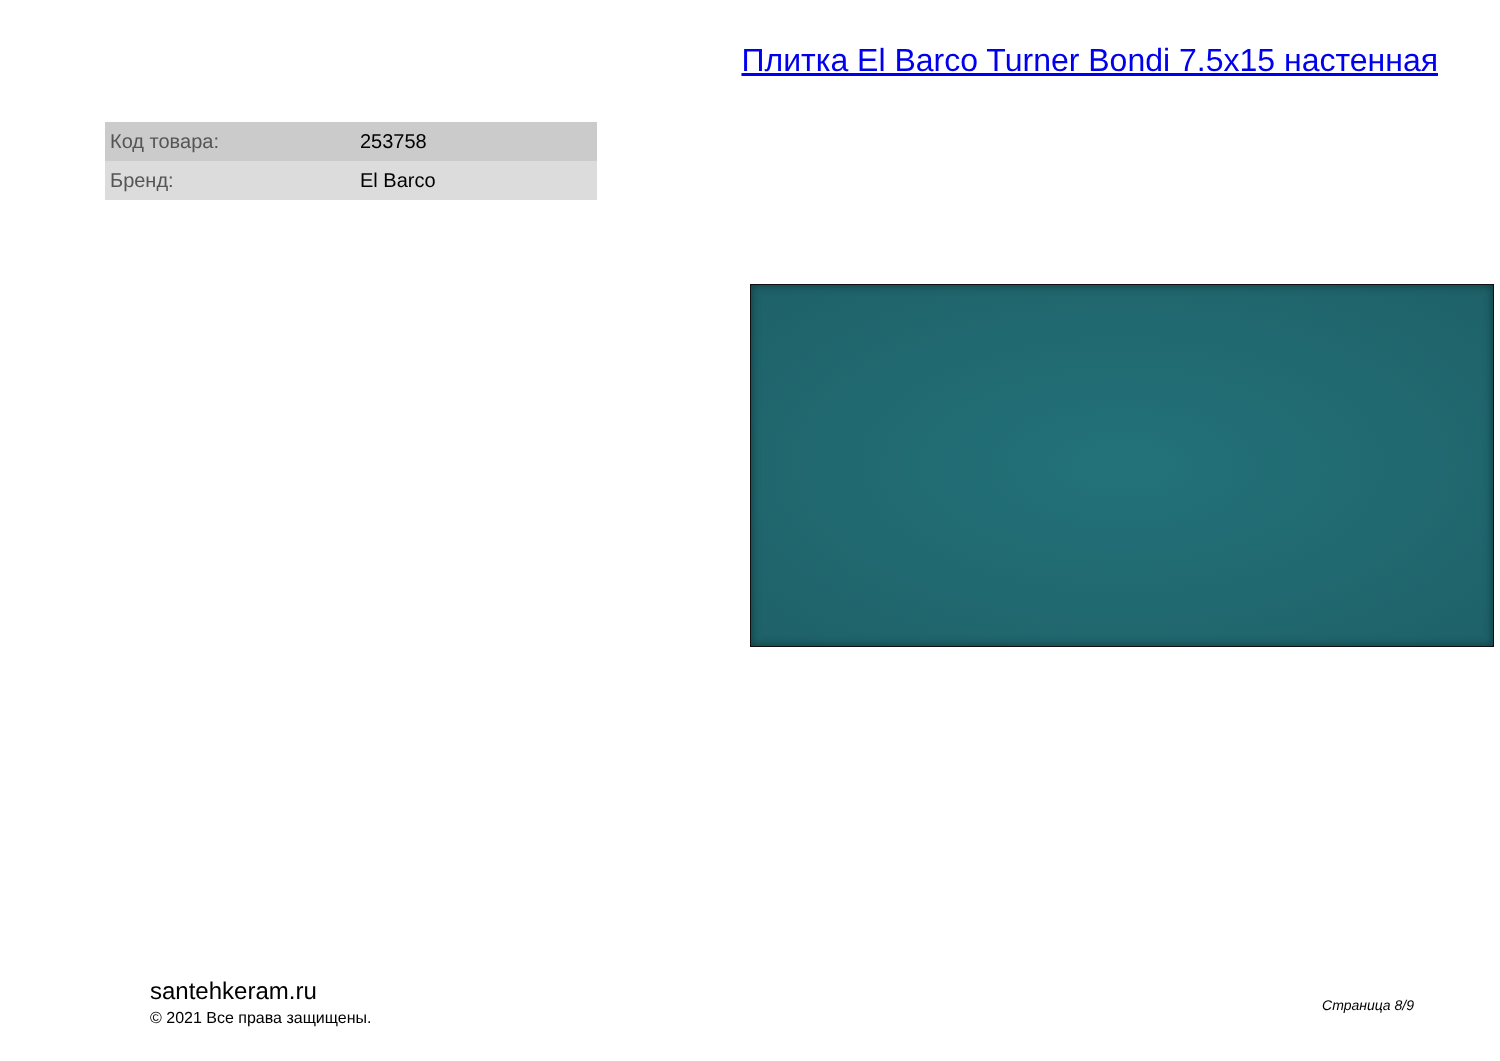Плитка El Barco Turner Bondi 7.5x15 настенная
| Код товара: | 253758 |
| Бренд: | El Barco |
santehkeram.ru
© 2021 Все права защищены.
Страница 8/9